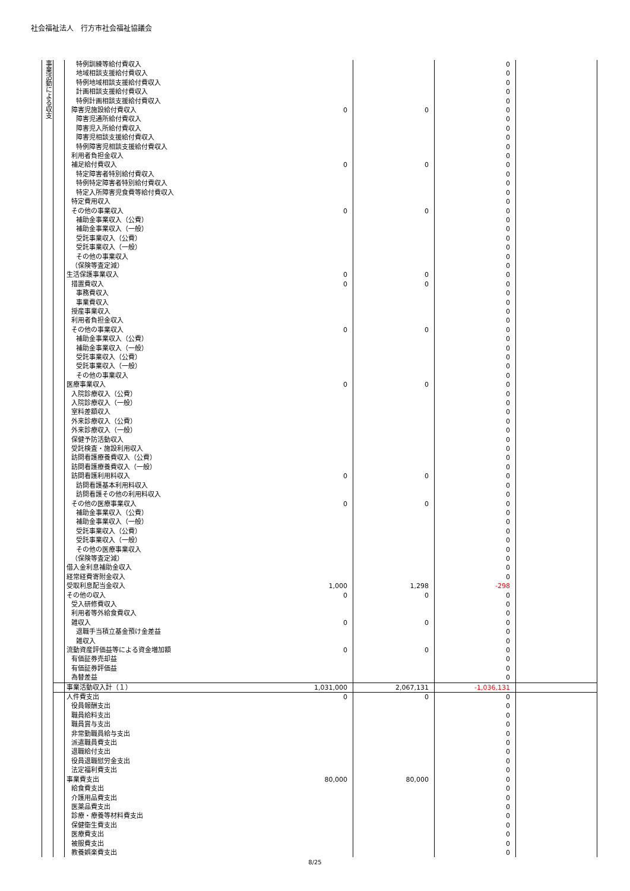社会福祉法人　行方市社会福祉協議会
| 事業活動による収支 | | 特例訓練等給付費収入 | | | 0 | |
| | | 地域相談支援給付費収入 | | | 0 | |
| | | 特例地域相談支援給付費収入 | | | 0 | |
| | | 計画相談支援給付費収入 | | | 0 | |
| | | 特例計画相談支援給付費収入 | | | 0 | |
| | | 障害児施設給付費収入 | 0 | 0 | 0 | |
| | | 障害児通所給付費収入 | | | 0 | |
| | | 障害児入所給付費収入 | | | 0 | |
| | | 障害児相談支援給付費収入 | | | 0 | |
| | | 特例障害児相談支援給付費収入 | | | 0 | |
| | | 利用者負担金収入 | | | 0 | |
| | | 補足給付費収入 | 0 | 0 | 0 | |
| | | 特定障害者特別給付費収入 | | | 0 | |
| | | 特例特定障害者特別給付費収入 | | | 0 | |
| | | 特定入所障害児食費等給付費収入 | | | 0 | |
| | | 特定費用収入 | | | 0 | |
| | | その他の事業収入 | 0 | 0 | 0 | |
| | | 補助金事業収入（公費） | | | 0 | |
| | | 補助金事業収入（一般） | | | 0 | |
| | | 受託事業収入（公費） | | | 0 | |
| | | 受託事業収入（一般） | | | 0 | |
| | | その他の事業収入 | | | 0 | |
| | | （保険等査定減） | | | 0 | |
| | | 生活保護事業収入 | 0 | 0 | 0 | |
| | | 措置費収入 | 0 | 0 | 0 | |
| | | 事務費収入 | | | 0 | |
| | | 事業費収入 | | | 0 | |
| | | 授産事業収入 | | | 0 | |
| | | 利用者負担金収入 | | | 0 | |
| | | その他の事業収入 | 0 | 0 | 0 | |
| | | 補助金事業収入（公費） | | | 0 | |
| | | 補助金事業収入（一般） | | | 0 | |
| | | 受託事業収入（公費） | | | 0 | |
| | | 受託事業収入（一般） | | | 0 | |
| | | その他の事業収入 | | | 0 | |
| | | 医療事業収入 | 0 | 0 | 0 | |
| | | 入院診療収入（公費） | | | 0 | |
| | | 入院診療収入（一般） | | | 0 | |
| | | 室料差額収入 | | | 0 | |
| | | 外来診療収入（公費） | | | 0 | |
| | | 外来診療収入（一般） | | | 0 | |
| | | 保健予防活動収入 | | | 0 | |
| | | 受託検査・施設利用収入 | | | 0 | |
| | | 訪問看護療養費収入（公費） | | | 0 | |
| | | 訪問看護療養費収入（一般） | | | 0 | |
| | | 訪問看護利用料収入 | 0 | 0 | 0 | |
| | | 訪問看護基本利用料収入 | | | 0 | |
| | | 訪問看護その他の利用料収入 | | | 0 | |
| | | その他の医療事業収入 | 0 | 0 | 0 | |
| | | 補助金事業収入（公費） | | | 0 | |
| | | 補助金事業収入（一般） | | | 0 | |
| | | 受託事業収入（公費） | | | 0 | |
| | | 受託事業収入（一般） | | | 0 | |
| | | その他の医療事業収入 | | | 0 | |
| | | （保険等査定減） | | | 0 | |
| | | 借入金利息補助金収入 | | | 0 | |
| | | 経常経費寄附金収入 | | | 0 | |
| | | 受取利息配当金収入 | 1,000 | 1,298 | -298 | |
| | | その他の収入 | 0 | 0 | 0 | |
| | | 受入研修費収入 | | | 0 | |
| | | 利用者等外給食費収入 | | | 0 | |
| | | 雑収入 | 0 | 0 | 0 | |
| | | 退職手当積立基金預け金差益 | | | 0 | |
| | | 雑収入 | | | 0 | |
| | | 流動資産評価益等による資金増加額 | 0 | 0 | 0 | |
| | | 有価証券売却益 | | | 0 | |
| | | 有価証券評価益 | | | 0 | |
| | | 為替差益 | | | 0 | |
| | | 事業活動収入計（１） | 1,031,000 | 2,067,131 | -1,036,131 | |
| | | 人件費支出 | 0 | 0 | 0 | |
| | | 役員報酬支出 | | | 0 | |
| | | 職員給料支出 | | | 0 | |
| | | 職員賞与支出 | | | 0 | |
| | | 非常勤職員給与支出 | | | 0 | |
| | | 派遣職員費支出 | | | 0 | |
| | | 退職給付支出 | | | 0 | |
| | | 役員退職慰労金支出 | | | 0 | |
| | | 法定福利費支出 | | | 0 | |
| | | 事業費支出 | 80,000 | 80,000 | 0 | |
| | | 給食費支出 | | | 0 | |
| | | 介護用品費支出 | | | 0 | |
| | | 医薬品費支出 | | | 0 | |
| | | 診療・療養等材料費支出 | | | 0 | |
| | | 保健衛生費支出 | | | 0 | |
| | | 医療費支出 | | | 0 | |
| | | 被服費支出 | | | 0 | |
| | | 教養娯楽費支出 | | | 0 | |
8/25